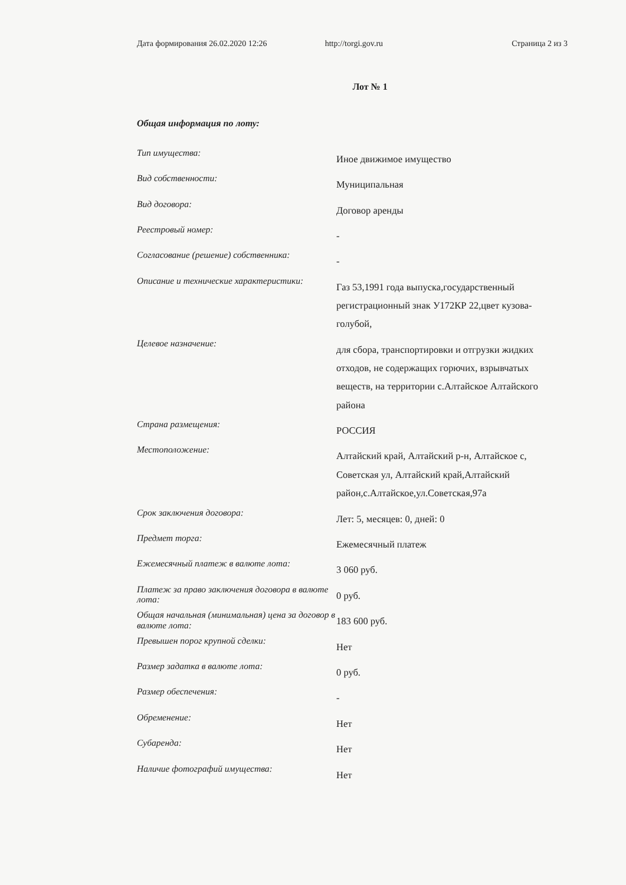Дата формирования 26.02.2020 12:26 http://torgi.gov.ru Страница 2 из 3
Лот № 1
Общая информация по лоту:
| Тип имущества: | Иное движимое имущество |
| Вид собственности: | Муниципальная |
| Вид договора: | Договор аренды |
| Реестровый номер: | - |
| Согласование (решение) собственника: | - |
| Описание и технические характеристики: | Газ 53,1991 года выпуска,государственный регистрационный знак У172КР 22,цвет кузова- голубой, |
| Целевое назначение: | для сбора, транспортировки и отгрузки жидких отходов, не содержащих горючих, взрывчатых веществ, на территории с.Алтайское Алтайского района |
| Страна размещения: | РОССИЯ |
| Местоположение: | Алтайский край, Алтайский р-н, Алтайское с, Советская ул, Алтайский край,Алтайский район,с.Алтайское,ул.Советская,97а |
| Срок заключения договора: | Лет: 5, месяцев: 0, дней: 0 |
| Предмет торга: | Ежемесячный платеж |
| Ежемесячный платеж в валюте лота: | 3 060 руб. |
| Платеж за право заключения договора в валюте лота: | 0 руб. |
| Общая начальная (минимальная) цена за договор в валюте лота: | 183 600 руб. |
| Превышен порог крупной сделки: | Нет |
| Размер задатка в валюте лота: | 0 руб. |
| Размер обеспечения: | - |
| Обременение: | Нет |
| Субаренда: | Нет |
| Наличие фотографий имущества: | Нет |